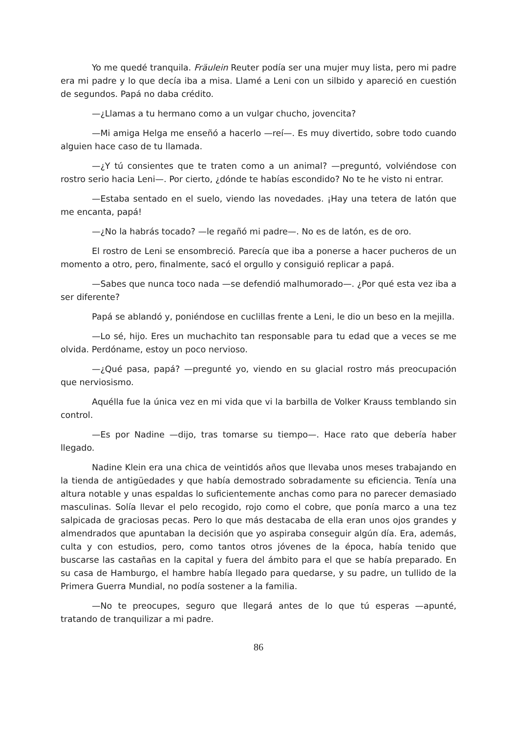Yo me quedé tranquila. Fräulein Reuter podía ser una mujer muy lista, pero mi padre era mi padre y lo que decía iba a misa. Llamé a Leni con un silbido y apareció en cuestión de segundos. Papá no daba crédito.
—¿Llamas a tu hermano como a un vulgar chucho, jovencita?
—Mi amiga Helga me enseñó a hacerlo —reí—. Es muy divertido, sobre todo cuando alguien hace caso de tu llamada.
—¿Y tú consientes que te traten como a un animal? —preguntó, volviéndose con rostro serio hacia Leni—. Por cierto, ¿dónde te habías escondido? No te he visto ni entrar.
—Estaba sentado en el suelo, viendo las novedades. ¡Hay una tetera de latón que me encanta, papá!
—¿No la habrás tocado? —le regañó mi padre—. No es de latón, es de oro.
El rostro de Leni se ensombreció. Parecía que iba a ponerse a hacer pucheros de un momento a otro, pero, finalmente, sacó el orgullo y consiguió replicar a papá.
—Sabes que nunca toco nada —se defendió malhumorado—. ¿Por qué esta vez iba a ser diferente?
Papá se ablandó y, poniéndose en cuclillas frente a Leni, le dio un beso en la mejilla.
—Lo sé, hijo. Eres un muchachito tan responsable para tu edad que a veces se me olvida. Perdóname, estoy un poco nervioso.
—¿Qué pasa, papá? —pregunté yo, viendo en su glacial rostro más preocupación que nerviosismo.
Aquélla fue la única vez en mi vida que vi la barbilla de Volker Krauss temblando sin control.
—Es por Nadine —dijo, tras tomarse su tiempo—. Hace rato que debería haber llegado.
Nadine Klein era una chica de veintidós años que llevaba unos meses trabajando en la tienda de antigüedades y que había demostrado sobradamente su eficiencia. Tenía una altura notable y unas espaldas lo suficientemente anchas como para no parecer demasiado masculinas. Solía llevar el pelo recogido, rojo como el cobre, que ponía marco a una tez salpicada de graciosas pecas. Pero lo que más destacaba de ella eran unos ojos grandes y almendrados que apuntaban la decisión que yo aspiraba conseguir algún día. Era, además, culta y con estudios, pero, como tantos otros jóvenes de la época, había tenido que buscarse las castañas en la capital y fuera del ámbito para el que se había preparado. En su casa de Hamburgo, el hambre había llegado para quedarse, y su padre, un tullido de la Primera Guerra Mundial, no podía sostener a la familia.
—No te preocupes, seguro que llegará antes de lo que tú esperas —apunté, tratando de tranquilizar a mi padre.
86